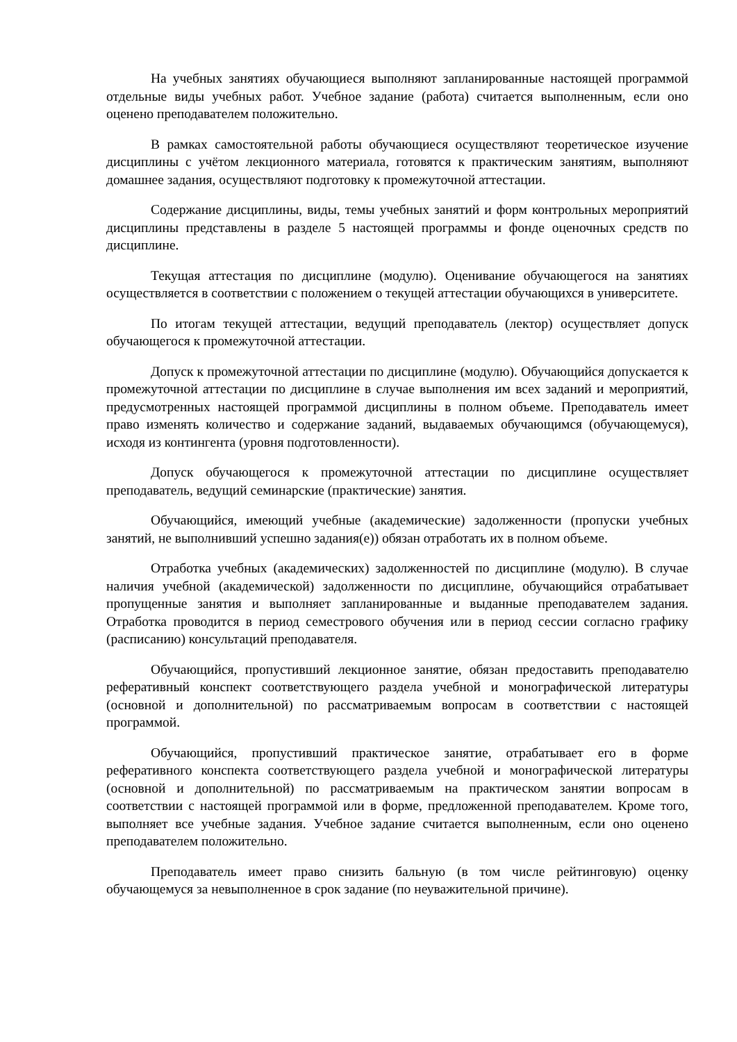На учебных занятиях обучающиеся выполняют запланированные настоящей программой отдельные виды учебных работ. Учебное задание (работа) считается выполненным, если оно оценено преподавателем положительно.
В рамках самостоятельной работы обучающиеся осуществляют теоретическое изучение дисциплины с учётом лекционного материала, готовятся к практическим занятиям, выполняют домашнее задания, осуществляют подготовку к промежуточной аттестации.
Содержание дисциплины, виды, темы учебных занятий и форм контрольных мероприятий дисциплины представлены в разделе 5 настоящей программы и фонде оценочных средств по дисциплине.
Текущая аттестация по дисциплине (модулю). Оценивание обучающегося на занятиях осуществляется в соответствии с положением о текущей аттестации обучающихся в университете.
По итогам текущей аттестации, ведущий преподаватель (лектор) осуществляет допуск обучающегося к промежуточной аттестации.
Допуск к промежуточной аттестации по дисциплине (модулю). Обучающийся допускается к промежуточной аттестации по дисциплине в случае выполнения им всех заданий и мероприятий, предусмотренных настоящей программой дисциплины в полном объеме. Преподаватель имеет право изменять количество и содержание заданий, выдаваемых обучающимся (обучающемуся), исходя из контингента (уровня подготовленности).
Допуск обучающегося к промежуточной аттестации по дисциплине осуществляет преподаватель, ведущий семинарские (практические) занятия.
Обучающийся, имеющий учебные (академические) задолженности (пропуски учебных занятий, не выполнивший успешно задания(е)) обязан отработать их в полном объеме.
Отработка учебных (академических) задолженностей по дисциплине (модулю). В случае наличия учебной (академической) задолженности по дисциплине, обучающийся отрабатывает пропущенные занятия и выполняет запланированные и выданные преподавателем задания. Отработка проводится в период семестрового обучения или в период сессии согласно графику (расписанию) консультаций преподавателя.
Обучающийся, пропустивший лекционное занятие, обязан предоставить преподавателю реферативный конспект соответствующего раздела учебной и монографической литературы (основной и дополнительной) по рассматриваемым вопросам в соответствии с настоящей программой.
Обучающийся, пропустивший практическое занятие, отрабатывает его в форме реферативного конспекта соответствующего раздела учебной и монографической литературы (основной и дополнительной) по рассматриваемым на практическом занятии вопросам в соответствии с настоящей программой или в форме, предложенной преподавателем. Кроме того, выполняет все учебные задания. Учебное задание считается выполненным, если оно оценено преподавателем положительно.
Преподаватель имеет право снизить бальную (в том числе рейтинговую) оценку обучающемуся за невыполненное в срок задание (по неуважительной причине).